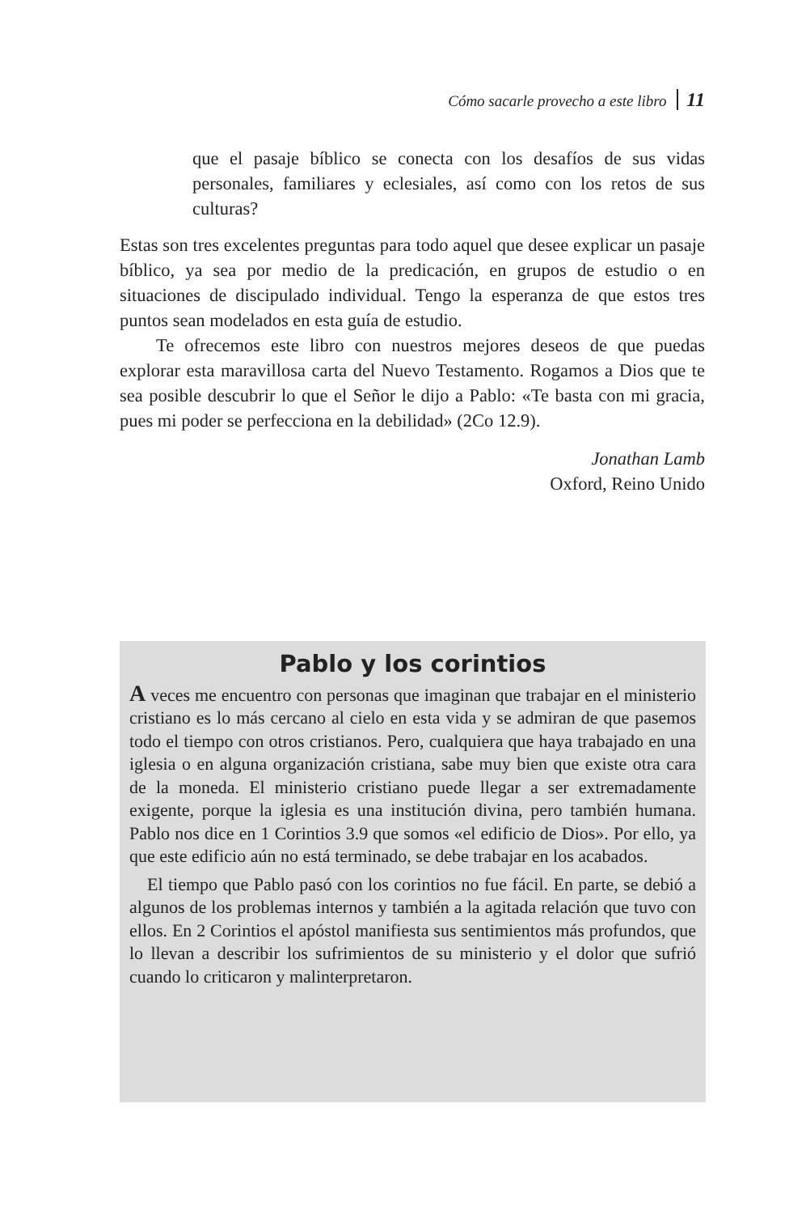Cómo sacarle provecho a este libro 11
que el pasaje bíblico se conecta con los desafíos de sus vidas personales, familiares y eclesiales, así como con los retos de sus culturas?
Estas son tres excelentes preguntas para todo aquel que desee explicar un pasaje bíblico, ya sea por medio de la predicación, en grupos de estudio o en situaciones de discipulado individual. Tengo la esperanza de que estos tres puntos sean modelados en esta guía de estudio.
Te ofrecemos este libro con nuestros mejores deseos de que puedas explorar esta maravillosa carta del Nuevo Testamento. Rogamos a Dios que te sea posible descubrir lo que el Señor le dijo a Pablo: «Te basta con mi gracia, pues mi poder se perfecciona en la debilidad» (2Co 12.9).
Jonathan Lamb
Oxford, Reino Unido
Pablo y los corintios
A veces me encuentro con personas que imaginan que trabajar en el ministerio cristiano es lo más cercano al cielo en esta vida y se admiran de que pasemos todo el tiempo con otros cristianos. Pero, cualquiera que haya trabajado en una iglesia o en alguna organización cristiana, sabe muy bien que existe otra cara de la moneda. El ministerio cristiano puede llegar a ser extremadamente exigente, porque la iglesia es una institución divina, pero también humana. Pablo nos dice en 1 Corintios 3.9 que somos «el edificio de Dios». Por ello, ya que este edificio aún no está terminado, se debe trabajar en los acabados.
El tiempo que Pablo pasó con los corintios no fue fácil. En parte, se debió a algunos de los problemas internos y también a la agitada relación que tuvo con ellos. En 2 Corintios el apóstol manifiesta sus sentimientos más profundos, que lo llevan a describir los sufrimientos de su ministerio y el dolor que sufrió cuando lo criticaron y malinterpretaron.